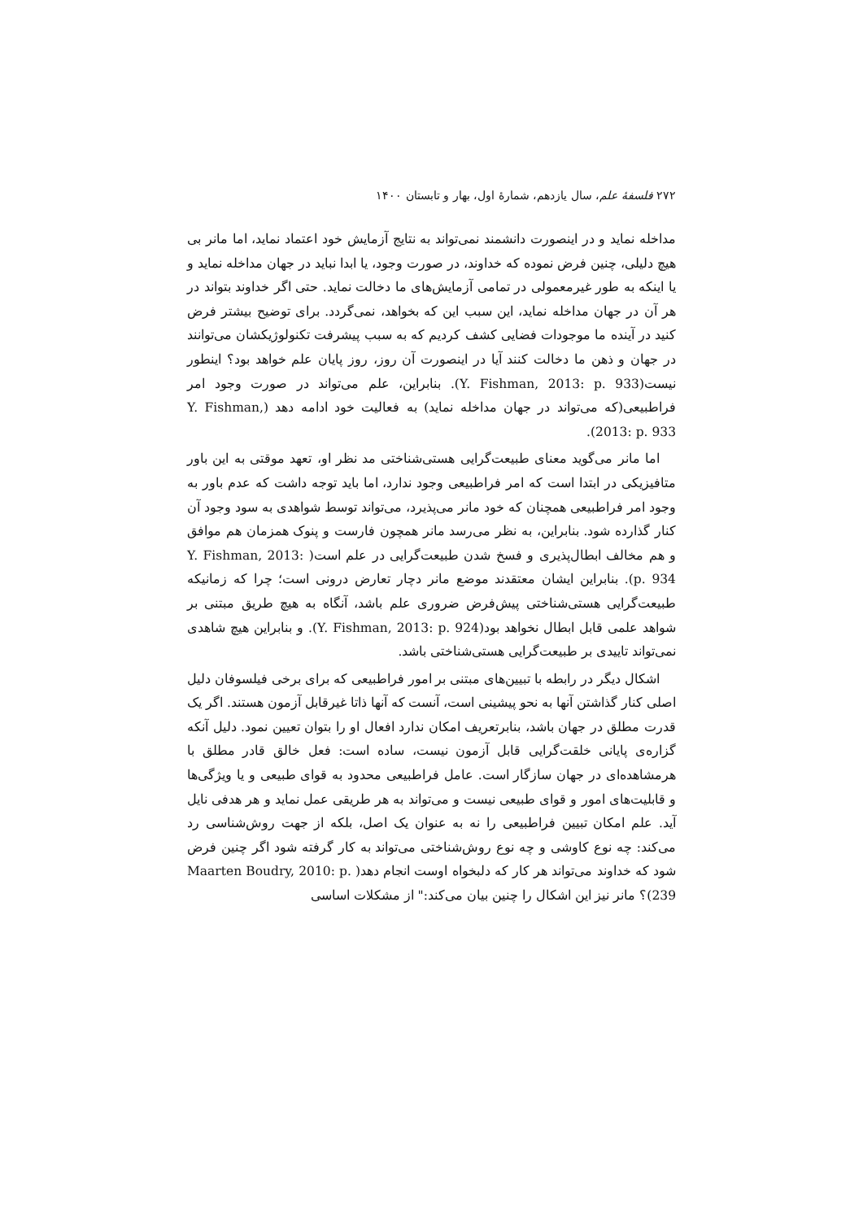۲۷۲ فلسفهٔ علم، سال یازدهم، شمارهٔ اول، بهار و تابستان ۱۴۰۰
مداخله نماید و در اینصورت دانشمند نمی‌تواند به نتایج آزمایش خود اعتماد نماید، اما مانر بی هیچ دلیلی، چنین فرض نموده که خداوند، در صورت وجود، یا ابدا نباید در جهان مداخله نماید و یا اینکه به طور غیرمعمولی در تمامی آزمایش‌های ما دخالت نماید. حتی اگر خداوند بتواند در هر آن در جهان مداخله نماید، این سبب این که بخواهد، نمی‌گردد. برای توضیح بیشتر فرض کنید در آینده ما موجودات فضایی کشف کردیم که به سبب پیشرفت تکنولوژیکشان می‌توانند در جهان و ذهن ما دخالت کنند آیا در اینصورت آن روز، روز پایان علم خواهد بود؟ اینطور نیست(Y. Fishman, 2013: p. 933). بنابراین، علم می‌تواند در صورت وجود امر فراطبیعی(که می‌تواند در جهان مداخله نماید) به فعالیت خود ادامه دهد (Y. Fishman, 2013: p. 933).
اما مانر می‌گوید معنای طبیعت‌گرایی هستی‌شناختی مد نظر او، تعهد موقتی به این باور متافیزیکی در ابتدا است که امر فراطبیعی وجود ندارد، اما باید توجه داشت که عدم باور به وجود امر فراطبیعی همچنان که خود مانر می‌پذیرد، می‌تواند توسط شواهدی به سود وجود آن کنار گذارده شود. بنابراین، به نظر می‌رسد مانر همچون فارست و پنوک همزمان هم موافق و هم مخالف ابطال‌پذیری و فسخ شدن طبیعت‌گرایی در علم است( Y. Fishman, 2013: p. 934). بنابراین ایشان معتقدند موضع مانر دچار تعارض درونی است؛ چرا که زمانیکه طبیعت‌گرایی هستی‌شناختی پیش‌فرض ضروری علم باشد، آنگاه به هیچ طریق مبتنی بر شواهد علمی قابل ابطال نخواهد بود(Y. Fishman, 2013: p. 924). و بنابراین هیچ شاهدی نمی‌تواند تاییدی بر طبیعت‌گرایی هستی‌شناختی باشد.
اشکال دیگر در رابطه با تبیین‌های مبتنی بر امور فراطبیعی که برای برخی فیلسوفان دلیل اصلی کنار گذاشتن آنها به نحو پیشینی است، آنست که آنها ذاتا غیرقابل آزمون هستند. اگر یک قدرت مطلق در جهان باشد، بنابرتعریف امکان ندارد افعال او را بتوان تعیین نمود. دلیل آنکه گزاره‌ی پایانی خلقت‌گرایی قابل آزمون نیست، ساده است: فعل خالق قادر مطلق با هرمشاهده‌ای در جهان سازگار است. عامل فراطبیعی محدود به قوای طبیعی و یا ویژگی‌ها و قابلیت‌های امور و قوای طبیعی نیست و می‌تواند به هر طریقی عمل نماید و هر هدفی نایل آید. علم امکان تبیین فراطبیعی را نه به عنوان یک اصل، بلکه از جهت روش‌شناسی رد می‌کند: چه نوع کاوشی و چه نوع روش‌شناختی می‌تواند به کار گرفته شود اگر چنین فرض شود که خداوند می‌تواند هر کار که دلبخواه اوست انجام دهد( Maarten Boudry, 2010: p. 239)؟ مانر نیز این اشکال را چنین بیان می‌کند:" از مشکلات اساسی